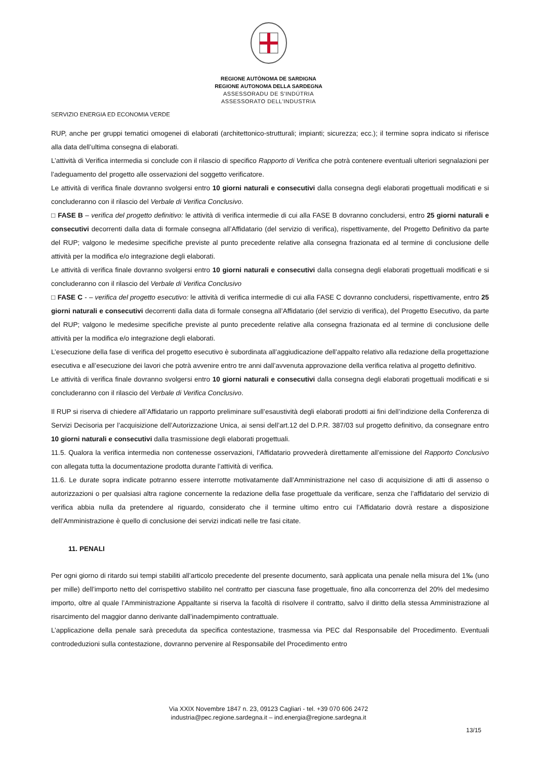REGIONE AUTÒNOMA DE SARDIGNA
REGIONE AUTONOMA DELLA SARDEGNA
ASSESSORADU DE S'INDÚTRIA
ASSESSORATO DELL'INDUSTRIA
SERVIZIO ENERGIA ED ECONOMIA VERDE
RUP, anche per gruppi tematici omogenei di elaborati (architettonico-strutturali; impianti; sicurezza; ecc.); il termine sopra indicato si riferisce alla data dell’ultima consegna di elaborati.
L’attività di Verifica intermedia si conclude con il rilascio di specifico Rapporto di Verifica che potrà contenere eventuali ulteriori segnalazioni per l’adeguamento del progetto alle osservazioni del soggetto verificatore.
Le attività di verifica finale dovranno svolgersi entro 10 giorni naturali e consecutivi dalla consegna degli elaborati progettuali modificati e si concluderanno con il rilascio del Verbale di Verifica Conclusivo.
□ FASE B – verifica del progetto definitivo: le attività di verifica intermedie di cui alla FASE B dovranno concludersi, entro 25 giorni naturali e consecutivi decorrenti dalla data di formale consegna all’Affidatario (del servizio di verifica), rispettivamente, del Progetto Definitivo da parte del RUP; valgono le medesime specifiche previste al punto precedente relative alla consegna frazionata ed al termine di conclusione delle attività per la modifica e/o integrazione degli elaborati.
Le attività di verifica finale dovranno svolgersi entro 10 giorni naturali e consecutivi dalla consegna degli elaborati progettuali modificati e si concluderanno con il rilascio del Verbale di Verifica Conclusivo
□ FASE C - – verifica del progetto esecutivo: le attività di verifica intermedie di cui alla FASE C dovranno concludersi, rispettivamente, entro 25 giorni naturali e consecutivi decorrenti dalla data di formale consegna all’Affidatario (del servizio di verifica), del Progetto Esecutivo, da parte del RUP; valgono le medesime specifiche previste al punto precedente relative alla consegna frazionata ed al termine di conclusione delle attività per la modifica e/o integrazione degli elaborati.
L’esecuzione della fase di verifica del progetto esecutivo è subordinata all’aggiudicazione dell’appalto relativo alla redazione della progettazione esecutiva e all’esecuzione dei lavori che potrà avvenire entro tre anni dall’avvenuta approvazione della verifica relativa al progetto definitivo.
Le attività di verifica finale dovranno svolgersi entro 10 giorni naturali e consecutivi dalla consegna degli elaborati progettuali modificati e si concluderanno con il rilascio del Verbale di Verifica Conclusivo.
Il RUP si riserva di chiedere all’Affidatario un rapporto preliminare sull’esaustività degli elaborati prodotti ai fini dell’indizione della Conferenza di Servizi Decisoria per l’acquisizione dell’Autorizzazione Unica, ai sensi dell’art.12 del D.P.R. 387/03 sul progetto definitivo, da consegnare entro 10 giorni naturali e consecutivi dalla trasmissione degli elaborati progettuali.
11.5. Qualora la verifica intermedia non contenesse osservazioni, l’Affidatario provvederà direttamente all’emissione del Rapporto Conclusivo con allegata tutta la documentazione prodotta durante l’attività di verifica.
11.6. Le durate sopra indicate potranno essere interrotte motivatamente dall’Amministrazione nel caso di acquisizione di atti di assenso o autorizzazioni o per qualsiasi altra ragione concernente la redazione della fase progettuale da verificare, senza che l’affidatario del servizio di verifica abbia nulla da pretendere al riguardo, considerato che il termine ultimo entro cui l’Affidatario dovrà restare a disposizione dell’Amministrazione è quello di conclusione dei servizi indicati nelle tre fasi citate.
11. PENALI
Per ogni giorno di ritardo sui tempi stabiliti all’articolo precedente del presente documento, sarà applicata una penale nella misura del 1‰ (uno per mille) dell’importo netto del corrispettivo stabilito nel contratto per ciascuna fase progettuale, fino alla concorrenza del 20% del medesimo importo, oltre al quale l’Amministrazione Appaltante si riserva la facoltà di risolvere il contratto, salvo il diritto della stessa Amministrazione al risarcimento del maggior danno derivante dall’inadempimento contrattuale.
L’applicazione della penale sarà preceduta da specifica contestazione, trasmessa via PEC dal Responsabile del Procedimento. Eventuali controdeduzioni sulla contestazione, dovranno pervenire al Responsabile del Procedimento entro
Via XXIX Novembre 1847 n. 23, 09123 Cagliari - tel. +39 070 606 2472
industria@pec.regione.sardegna.it – ind.energia@regione.sardegna.it
13/15